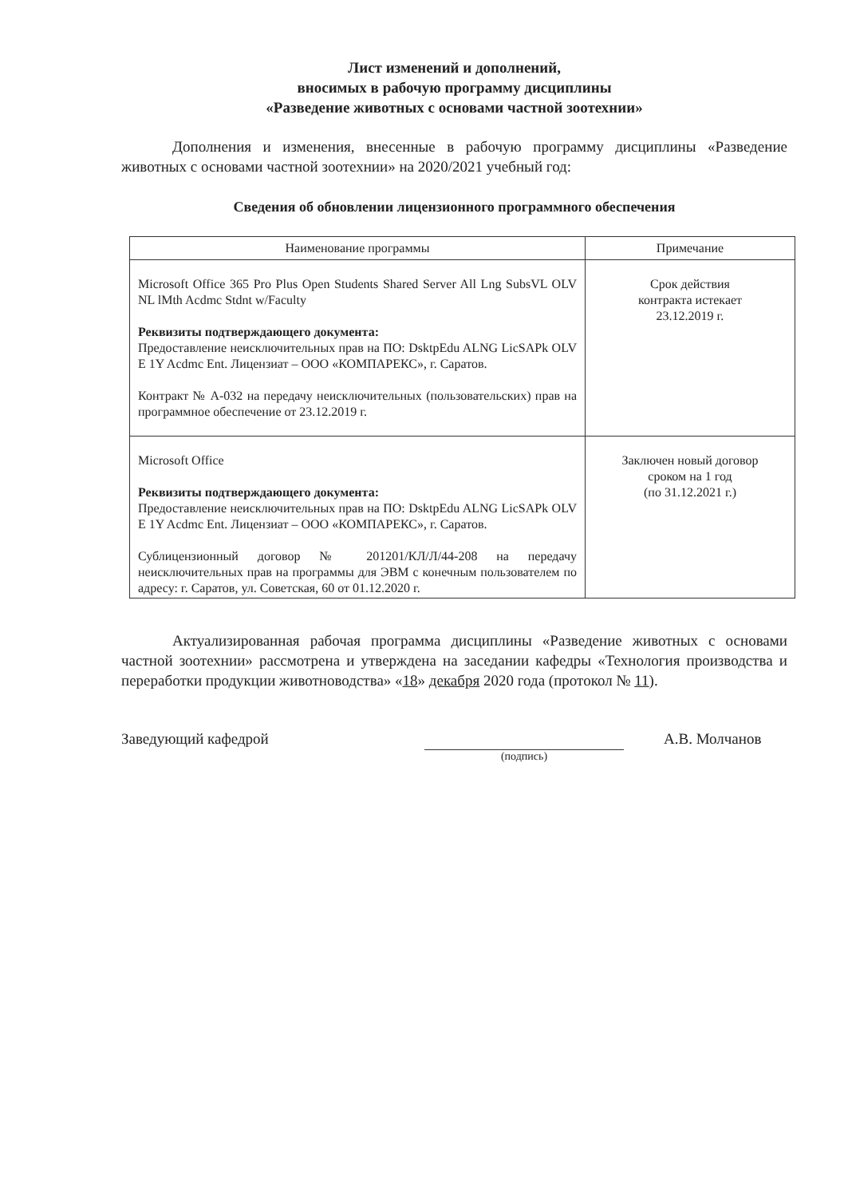Лист изменений и дополнений,
вносимых в рабочую программу дисциплины
«Разведение животных с основами частной зоотехнии»
Дополнения и изменения, внесенные в рабочую программу дисциплины «Разведение животных с основами частной зоотехнии» на 2020/2021 учебный год:
Сведения об обновлении лицензионного программного обеспечения
| Наименование программы | Примечание |
| --- | --- |
| Microsoft Office 365 Pro Plus Open Students Shared Server All Lng SubsVL OLV NL lMth Acdmc Stdnt w/Faculty Реквизиты подтверждающего документа: Предоставление неисключительных прав на ПО: DsktpEdu ALNG LicSAPk OLV E 1Y Acdmc Ent. Лицензиат – ООО «КОМПАРЕКС», г. Саратов. Контракт № А-032 на передачу неисключительных (пользовательских) прав на программное обеспечение от 23.12.2019 г. | Срок действия контракта истекает 23.12.2019 г. |
| Microsoft Office Реквизиты подтверждающего документа: Предоставление неисключительных прав на ПО: DsktpEdu ALNG LicSAPk OLV E 1Y Acdmc Ent. Лицензиат – ООО «КОМПАРЕКС», г. Саратов. Сублицензионный договор № 201201/КЛ/Л/44-208 на передачу неисключительных прав на программы для ЭВМ с конечным пользователем по адресу: г. Саратов, ул. Советская, 60 от 01.12.2020 г. | Заключен новый договор сроком на 1 год (по 31.12.2021 г.) |
Актуализированная рабочая программа дисциплины «Разведение животных с основами частной зоотехнии» рассмотрена и утверждена на заседании кафедры «Технология производства и переработки продукции животноводства» «18» декабря 2020 года (протокол № 11).
Заведующий кафедрой
(подпись)
А.В. Молчанов